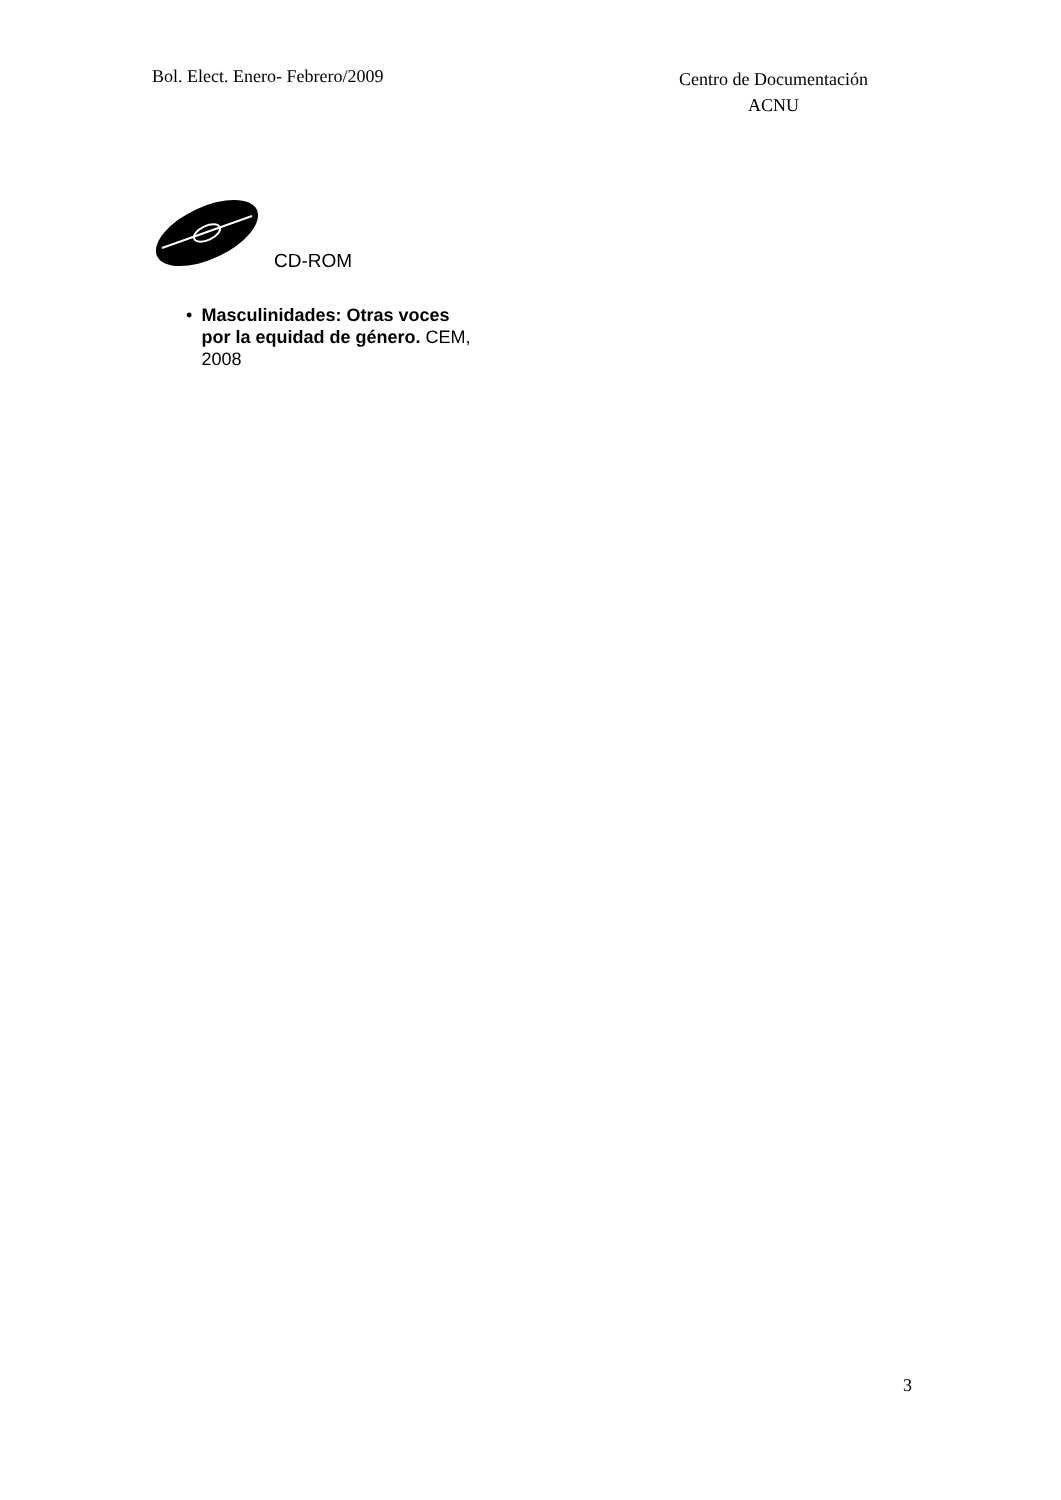Bol. Elect. Enero- Febrero/2009
Centro de Documentación
ACNU
CD-ROM
• Masculinidades: Otras voces por la equidad de género. CEM, 2008
3